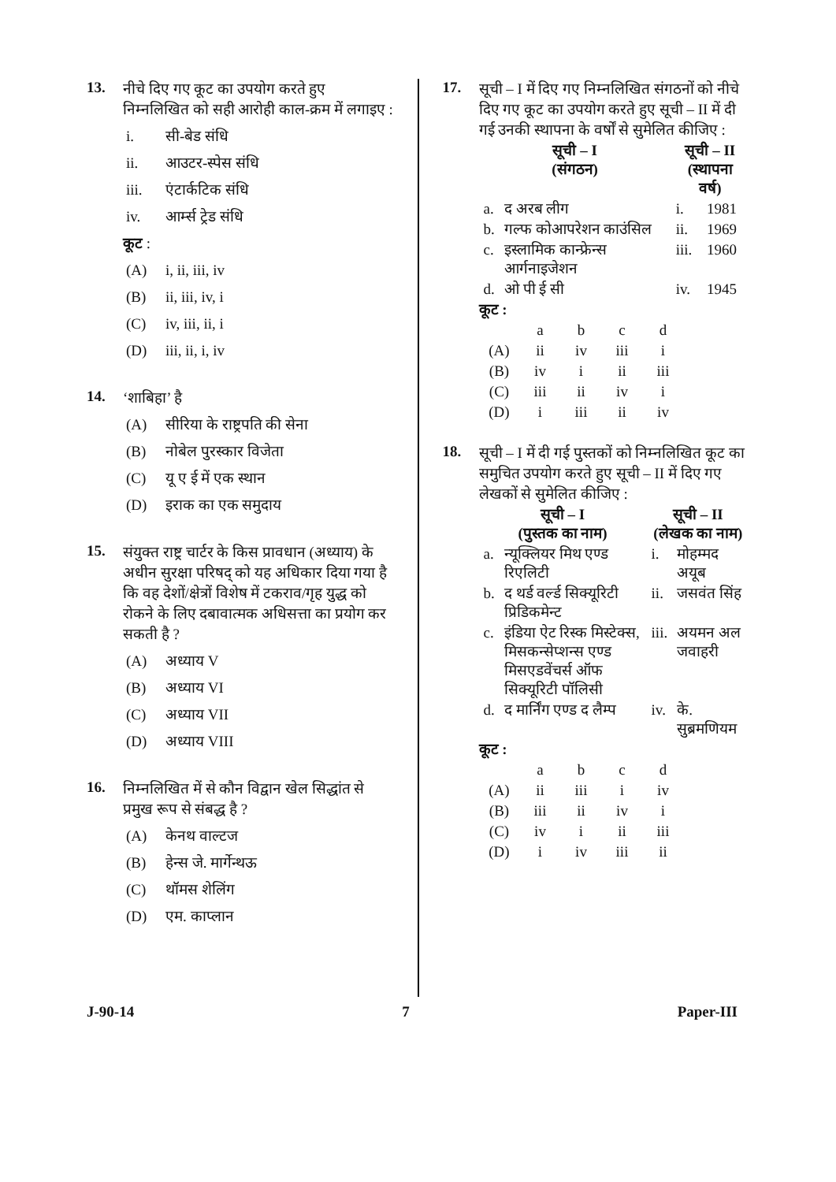13.
नीचे दिए गए कूट का उपयोग करते हुए निम्नलिखित को सही आरोही काल-क्रम में लगाइए :
i. सी-बेड संधि
ii. आउटर-स्पेस संधि
iii. एंटार्कटिक संधि
iv. आर्म्स ट्रेड संधि
कूट :
(A) i, ii, iii, iv
(B) ii, iii, iv, i
(C) iv, iii, ii, i
(D) iii, ii, i, iv
14.
‘शाबिहा’ है
(A) सीरिया के राष्ट्रपति की सेना
(B) नोबेल पुरस्कार विजेता
(C) यू ए ई में एक स्थान
(D) इराक का एक समुदाय
15.
संयुक्त राष्ट्र चार्टर के किस प्रावधान (अध्याय) के अधीन सुरक्षा परिषद् को यह अधिकार दिया गया है कि वह देशों/क्षेत्रों विशेष में टकराव/गृह युद्ध को रोकने के लिए दबावात्मक अधिसत्ता का प्रयोग कर सकती है ?
(A) अध्याय V
(B) अध्याय VI
(C) अध्याय VII
(D) अध्याय VIII
16.
निम्नलिखित में से कौन विद्वान खेल सिद्धांत से प्रमुख रूप से संबद्ध है ?
(A) केनथ वाल्टज
(B) हेन्स जे. मार्गेन्थऊ
(C) थॉमस शेलिंग
(D) एम. काप्लान
17.
सूची – I में दिए गए निम्नलिखित संगठनों को नीचे दिए गए कूट का उपयोग करते हुए सूची – II में दी गई उनकी स्थापना के वर्षों से सुमेलित कीजिए :
| सूची – I (संगठन) | | सूची – II (स्थापना वर्ष) | |
| --- | --- | --- | --- |
| a. | द अरब लीग | i. | 1981 |
| b. | गल्फ कोआपरेशन काउंसिल | ii. | 1969 |
| c. | इस्लामिक कान्फ्रेन्स आर्गनाइजेशन | iii. | 1960 |
| d. | ओ पी ई सी | iv. | 1945 |
कूट :
| | a | b | c | d |
| (A) | ii | iv | iii | i |
| (B) | iv | i | ii | iii |
| (C) | iii | ii | iv | i |
| (D) | i | iii | ii | iv |
18.
सूची – I में दी गई पुस्तकों को निम्नलिखित कूट का समुचित उपयोग करते हुए सूची – II में दिए गए लेखकों से सुमेलित कीजिए :
| सूची – I (पुस्तक का नाम) | | सूची – II (लेखक का नाम) | |
| --- | --- | --- | --- |
| a. | न्यूक्लियर मिथ एण्ड रिएलिटी | i. | मोहम्मद अयूब |
| b. | द थर्ड वर्ल्ड सिक्यूरिटी प्रिडिकमेन्ट | ii. | जसवंत सिंह |
| c. | इंडिया ऐट रिस्क मिस्टेक्स, मिसकन्सेप्शन्स एण्ड मिसएडवेंचर्स ऑफ सिक्यूरिटी पॉलिसी | iii. | अयमन अल जवाहरी |
| d. | द मार्निंग एण्ड द लैम्प | iv. | के. सुब्रमणियम |
कूट :
| | a | b | c | d |
| (A) | ii | iii | i | iv |
| (B) | iii | ii | iv | i |
| (C) | iv | i | ii | iii |
| (D) | i | iv | iii | ii |
J-90-14 7 Paper-III